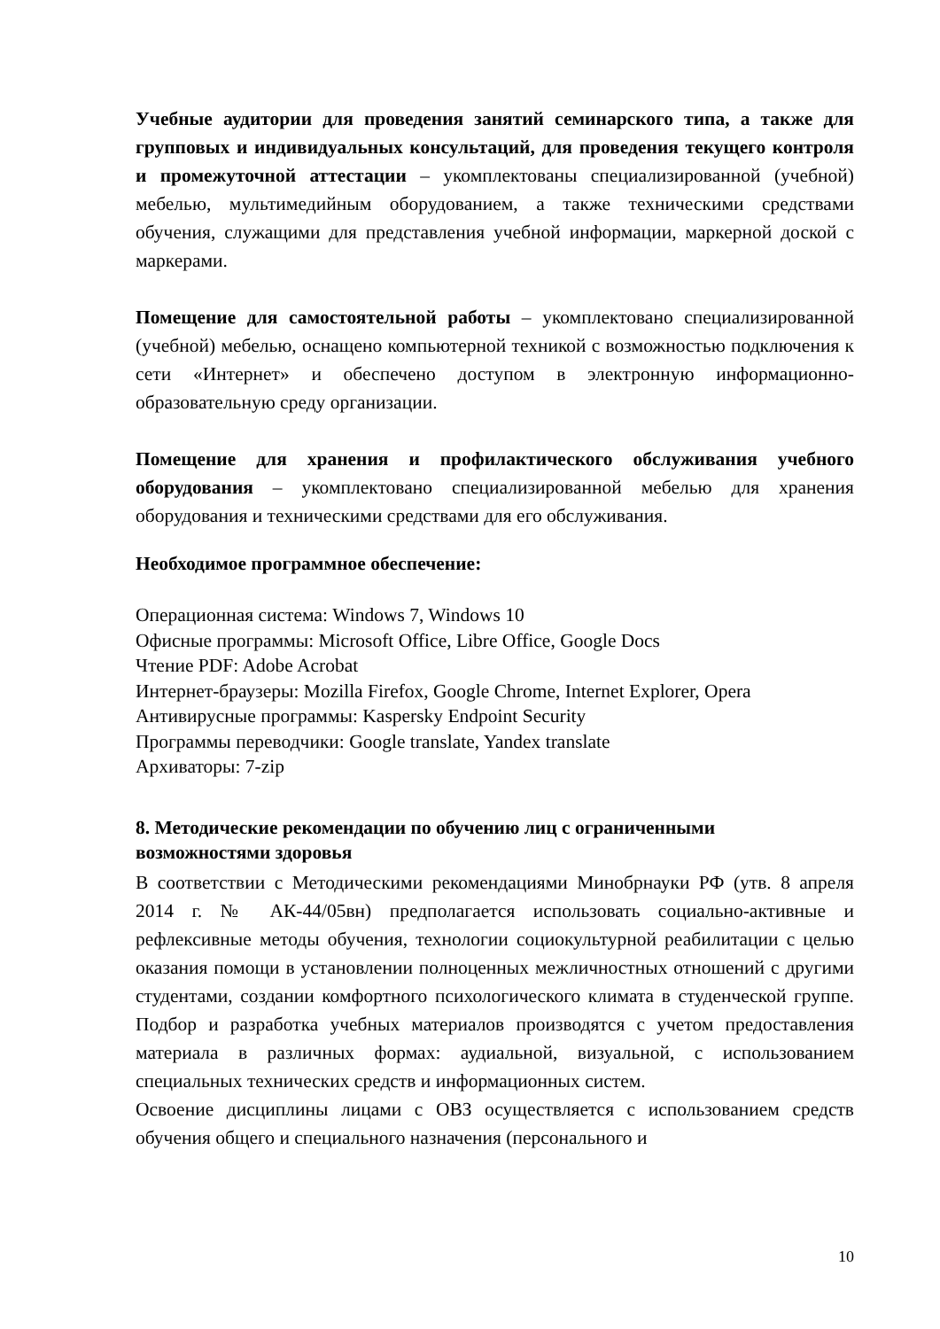Учебные аудитории для проведения занятий семинарского типа, а также для групповых и индивидуальных консультаций, для проведения текущего контроля и промежуточной аттестации – укомплектованы специализированной (учебной) мебелью, мультимедийным оборудованием, а также техническими средствами обучения, служащими для представления учебной информации, маркерной доской с маркерами.
Помещение для самостоятельной работы – укомплектовано специализированной (учебной) мебелью, оснащено компьютерной техникой с возможностью подключения к сети «Интернет» и обеспечено доступом в электронную информационно-образовательную среду организации.
Помещение для хранения и профилактического обслуживания учебного оборудования – укомплектовано специализированной мебелью для хранения оборудования и техническими средствами для его обслуживания.
Необходимое программное обеспечение:
Операционная система: Windows 7, Windows 10
Офисные программы: Microsoft Office, Libre Office, Google Docs
Чтение PDF: Adobe Acrobat
Интернет-браузеры: Mozilla Firefox, Google Chrome, Internet Explorer, Opera
Антивирусные программы: Kaspersky Endpoint Security
Программы переводчики: Google translate, Yandex translate
Архиваторы: 7-zip
8. Методические рекомендации по обучению лиц с ограниченными возможностями здоровья
В соответствии с Методическими рекомендациями Минобрнауки РФ (утв. 8 апреля 2014 г. № АК-44/05вн) предполагается использовать социально-активные и рефлексивные методы обучения, технологии социокультурной реабилитации с целью оказания помощи в установлении полноценных межличностных отношений с другими студентами, создании комфортного психологического климата в студенческой группе. Подбор и разработка учебных материалов производятся с учетом предоставления материала в различных формах: аудиальной, визуальной, с использованием специальных технических средств и информационных систем.
Освоение дисциплины лицами с ОВЗ осуществляется с использованием средств обучения общего и специального назначения (персонального и
10